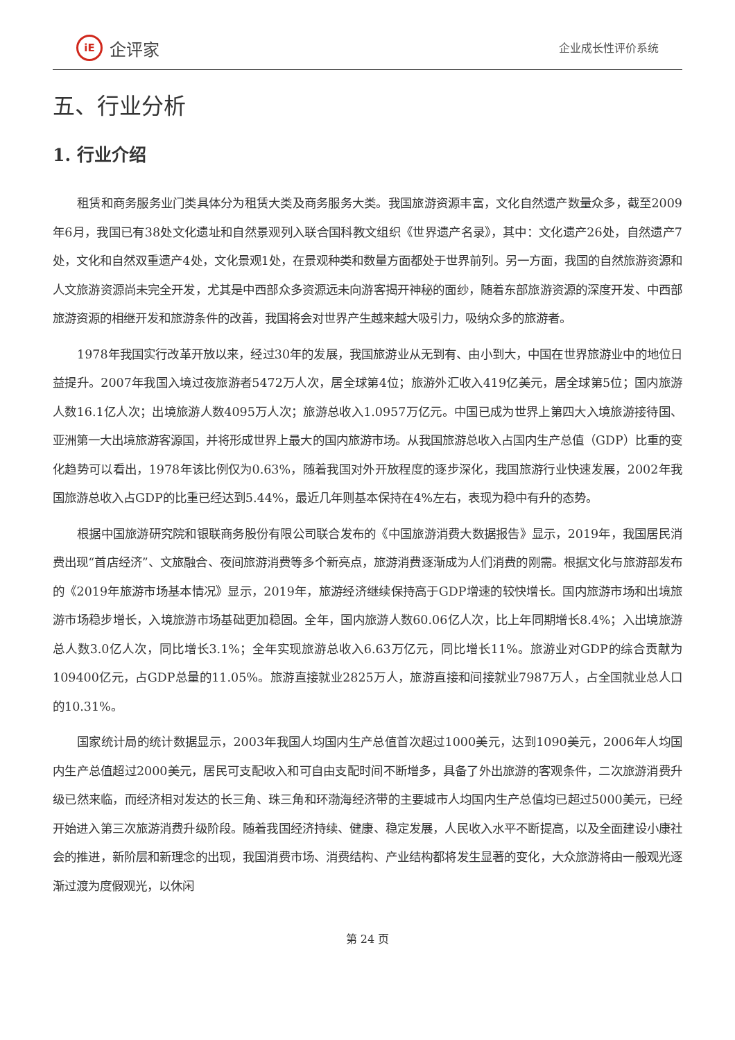iE
企评家
企业成长性评价系统
五、行业分析
1. 行业介绍
租赁和商务服务业门类具体分为租赁大类及商务服务大类。我国旅游资源丰富，文化自然遗产数量众多，截至2009年6月，我国已有38处文化遗址和自然景观列入联合国科教文组织《世界遗产名录》，其中：文化遗产26处，自然遗产7处，文化和自然双重遗产4处，文化景观1处，在景观种类和数量方面都处于世界前列。另一方面，我国的自然旅游资源和人文旅游资源尚未完全开发，尤其是中西部众多资源远未向游客揭开神秘的面纱，随着东部旅游资源的深度开发、中西部旅游资源的相继开发和旅游条件的改善，我国将会对世界产生越来越大吸引力，吸纳众多的旅游者。
1978年我国实行改革开放以来，经过30年的发展，我国旅游业从无到有、由小到大，中国在世界旅游业中的地位日益提升。2007年我国入境过夜旅游者5472万人次，居全球第4位；旅游外汇收入419亿美元，居全球第5位；国内旅游人数16.1亿人次；出境旅游人数4095万人次；旅游总收入1.0957万亿元。中国已成为世界上第四大入境旅游接待国、亚洲第一大出境旅游客源国，并将形成世界上最大的国内旅游市场。从我国旅游总收入占国内生产总值（GDP）比重的变化趋势可以看出，1978年该比例仅为0.63%，随着我国对外开放程度的逐步深化，我国旅游行业快速发展，2002年我国旅游总收入占GDP的比重已经达到5.44%，最近几年则基本保持在4%左右，表现为稳中有升的态势。
根据中国旅游研究院和银联商务股份有限公司联合发布的《中国旅游消费大数据报告》显示，2019年，我国居民消费出现“首店经济”、文旅融合、夜间旅游消费等多个新亮点，旅游消费逐渐成为人们消费的刚需。根据文化与旅游部发布的《2019年旅游市场基本情况》显示，2019年，旅游经济继续保持高于GDP增速的较快增长。国内旅游市场和出境旅游市场稳步增长，入境旅游市场基础更加稳固。全年，国内旅游人数60.06亿人次，比上年同期增长8.4%；入出境旅游总人数3.0亿人次，同比增长3.1%；全年实现旅游总收入6.63万亿元，同比增长11%。旅游业对GDP的综合贡献为109400亿元，占GDP总量的11.05%。旅游直接就业2825万人，旅游直接和间接就业7987万人，占全国就业总人口的10.31%。
国家统计局的统计数据显示，2003年我国人均国内生产总值首次超过1000美元，达到1090美元，2006年人均国内生产总值超过2000美元，居民可支配收入和可自由支配时间不断增多，具备了外出旅游的客观条件，二次旅游消费升级已然来临，而经济相对发达的长三角、珠三角和环渤海经济带的主要城市人均国内生产总值均已超过5000美元，已经开始进入第三次旅游消费升级阶段。随着我国经济持续、健康、稳定发展，人民收入水平不断提高，以及全面建设小康社会的推进，新阶层和新理念的出现，我国消费市场、消费结构、产业结构都将发生显著的变化，大众旅游将由一般观光逐渐过渡为度假观光，以休闲
第 24 页